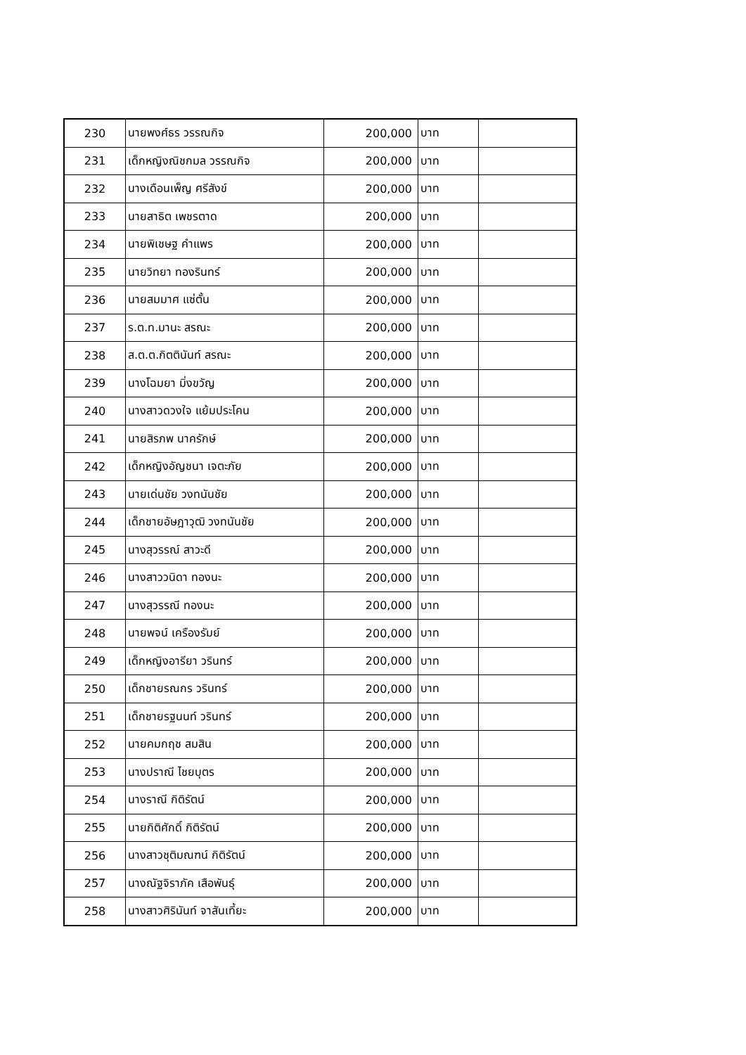| 230 | นายพงศ์ธร วรรณกิจ | 200,000 | บาท | |
| 231 | เด็กหญิงณิชกมล วรรณกิจ | 200,000 | บาท | |
| 232 | นางเดือนเพ็ญ ศรีสังข์ | 200,000 | บาท | |
| 233 | นายสาธิต เพชรตาด | 200,000 | บาท | |
| 234 | นายพิเชษฐ คำแพร | 200,000 | บาท | |
| 235 | นายวิทยา ทองรินทร์ | 200,000 | บาท | |
| 236 | นายสมมาศ แซ่ตั้น | 200,000 | บาท | |
| 237 | ร.ต.ท.มานะ สรณะ | 200,000 | บาท | |
| 238 | ส.ต.ต.กิตตินันท์ สรณะ | 200,000 | บาท | |
| 239 | นางโฉมยา มิ่งขวัญ | 200,000 | บาท | |
| 240 | นางสาวดวงใจ แย้มประโคน | 200,000 | บาท | |
| 241 | นายสิรภพ นาครักษ์ | 200,000 | บาท | |
| 242 | เด็กหญิงอัญชนา เจตะภัย | 200,000 | บาท | |
| 243 | นายเด่นชัย วงทนันชัย | 200,000 | บาท | |
| 244 | เด็กชายอัษฎาวุฒิ วงทนันชัย | 200,000 | บาท | |
| 245 | นางสุวรรณ์ สาวะดี | 200,000 | บาท | |
| 246 | นางสาววนิดา ทองนะ | 200,000 | บาท | |
| 247 | นางสุวรรณี ทองนะ | 200,000 | บาท | |
| 248 | นายพจน์ เครืองรัมย์ | 200,000 | บาท | |
| 249 | เด็กหญิงอารียา วรินทร์ | 200,000 | บาท | |
| 250 | เด็กชายรณกร วรินทร์ | 200,000 | บาท | |
| 251 | เด็กชายรฐนนท์ วรินทร์ | 200,000 | บาท | |
| 252 | นายคมกฤช สมสิน | 200,000 | บาท | |
| 253 | นางปราณี ไชยบุตร | 200,000 | บาท | |
| 254 | นางราณี กิติรัตน์ | 200,000 | บาท | |
| 255 | นายกิติศักดิ์ กิติรัตน์ | 200,000 | บาท | |
| 256 | นางสาวชุติมณฑน์ กิติรัตน์ | 200,000 | บาท | |
| 257 | นางณัฐจิราภัค เสือพันธุ์ | 200,000 | บาท | |
| 258 | นางสาวศิรินันท์ จาสันเที้ยะ | 200,000 | บาท | |